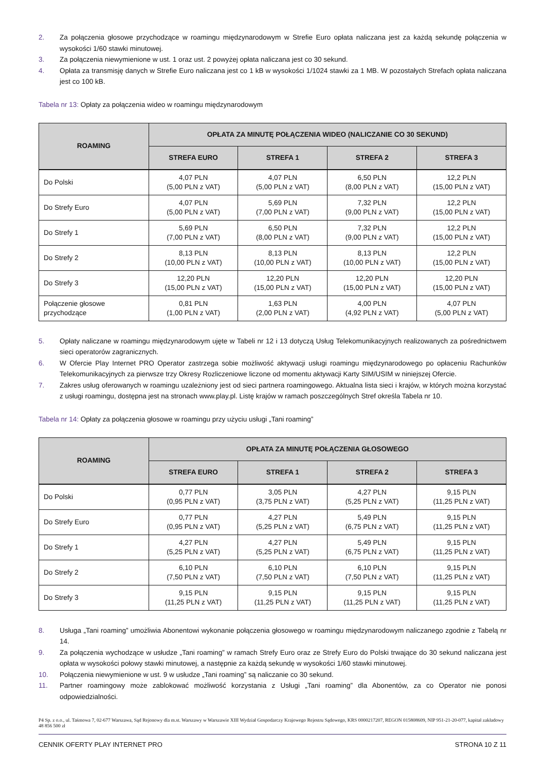2. Za połączenia głosowe przychodzące w roamingu międzynarodowym w Strefie Euro opłata naliczana jest za każdą sekundę połączenia w wysokości 1/60 stawki minutowej.
3. Za połączenia niewymienione w ust. 1 oraz ust. 2 powyżej opłata naliczana jest co 30 sekund.
4. Opłata za transmisję danych w Strefie Euro naliczana jest co 1 kB w wysokości 1/1024 stawki za 1 MB. W pozostałych Strefach opłata naliczana jest co 100 kB.
Tabela nr 13: Opłaty za połączenia wideo w roamingu międzynarodowym
| ROAMING | OPŁATA ZA MINUTĘ POŁĄCZENIA WIDEO (NALICZANIE CO 30 SEKUND) | | | |
| --- | --- | --- | --- | --- |
| | STREFA EURO | STREFA 1 | STREFA 2 | STREFA 3 |
| Do Polski | 4,07 PLN (5,00 PLN z VAT) | 4,07 PLN (5,00 PLN z VAT) | 6,50 PLN (8,00 PLN z VAT) | 12,2 PLN (15,00 PLN z VAT) |
| Do Strefy Euro | 4,07 PLN (5,00 PLN z VAT) | 5,69 PLN (7,00 PLN z VAT) | 7,32 PLN (9,00 PLN z VAT) | 12,2 PLN (15,00 PLN z VAT) |
| Do Strefy 1 | 5,69 PLN (7,00 PLN z VAT) | 6,50 PLN (8,00 PLN z VAT) | 7,32 PLN (9,00 PLN z VAT) | 12,2 PLN (15,00 PLN z VAT) |
| Do Strefy 2 | 8,13 PLN (10,00 PLN z VAT) | 8,13 PLN (10,00 PLN z VAT) | 8,13 PLN (10,00 PLN z VAT) | 12,2 PLN (15,00 PLN z VAT) |
| Do Strefy 3 | 12,20 PLN (15,00 PLN z VAT) | 12,20 PLN (15,00 PLN z VAT) | 12,20 PLN (15,00 PLN z VAT) | 12,20 PLN (15,00 PLN z VAT) |
| Połączenie głosowe przychodzące | 0,81 PLN (1,00 PLN z VAT) | 1,63 PLN (2,00 PLN z VAT) | 4,00 PLN (4,92 PLN z VAT) | 4,07 PLN (5,00 PLN z VAT) |
5. Opłaty naliczane w roamingu międzynarodowym ujęte w Tabeli nr 12 i 13 dotyczą Usług Telekomunikacyjnych realizowanych za pośrednictwem sieci operatorów zagranicznych.
6. W Ofercie Play Internet PRO Operator zastrzega sobie możliwość aktywacji usługi roamingu międzynarodowego po opłaceniu Rachunków Telekomunikacyjnych za pierwsze trzy Okresy Rozliczeniowe liczone od momentu aktywacji Karty SIM/USIM w niniejszej Ofercie.
7. Zakres usług oferowanych w roamingu uzależniony jest od sieci partnera roamingowego. Aktualna lista sieci i krajów, w których można korzystać z usługi roamingu, dostępna jest na stronach www.play.pl. Listę krajów w ramach poszczególnych Stref określa Tabela nr 10.
Tabela nr 14: Opłaty za połączenia głosowe w roamingu przy użyciu usługi „Tani roaming”
| ROAMING | OPŁATA ZA MINUTĘ POŁĄCZENIA GŁOSOWEGO | | | |
| --- | --- | --- | --- | --- |
| | STREFA EURO | STREFA 1 | STREFA 2 | STREFA 3 |
| Do Polski | 0,77 PLN (0,95 PLN z VAT) | 3,05 PLN (3,75 PLN z VAT) | 4,27 PLN (5,25 PLN z VAT) | 9,15 PLN (11,25 PLN z VAT) |
| Do Strefy Euro | 0,77 PLN (0,95 PLN z VAT) | 4,27 PLN (5,25 PLN z VAT) | 5,49 PLN (6,75 PLN z VAT) | 9,15 PLN (11,25 PLN z VAT) |
| Do Strefy 1 | 4,27 PLN (5,25 PLN z VAT) | 4,27 PLN (5,25 PLN z VAT) | 5,49 PLN (6,75 PLN z VAT) | 9,15 PLN (11,25 PLN z VAT) |
| Do Strefy 2 | 6,10 PLN (7,50 PLN z VAT) | 6,10 PLN (7,50 PLN z VAT) | 6,10 PLN (7,50 PLN z VAT) | 9,15 PLN (11,25 PLN z VAT) |
| Do Strefy 3 | 9,15 PLN (11,25 PLN z VAT) | 9,15 PLN (11,25 PLN z VAT) | 9,15 PLN (11,25 PLN z VAT) | 9,15 PLN (11,25 PLN z VAT) |
8. Usługa „Tani roaming” umożliwia Abonentowi wykonanie połączenia głosowego w roamingu międzynarodowym naliczanego zgodnie z Tabelą nr 14.
9. Za połączenia wychodzące w usłudze „Tani roaming” w ramach Strefy Euro oraz ze Strefy Euro do Polski trwające do 30 sekund naliczana jest opłata w wysokości połowy stawki minutowej, a następnie za każdą sekundę w wysokości 1/60 stawki minutowej.
10. Połączenia niewymienione w ust. 9 w usłudze „Tani roaming” są naliczanie co 30 sekund.
11. Partner roamingowy może zablokować możliwość korzystania z Usługi „Tani roaming” dla Abonentów, za co Operator nie ponosi odpowiedzialności.
P4 Sp. z o.o., ul. Taśmowa 7, 02-677 Warszawa, Sąd Rejonowy dla m.st. Warszawy w Warszawie XIII Wydział Gospodarczy Krajowego Rejestru Sądowego, KRS 0000217207, REGON 015808609, NIP 951-21-20-077, kapitał zakładowy 48 856 500 zł
CENNIK OFERTY PLAY INTERNET PRO STRONA 10 Z 11